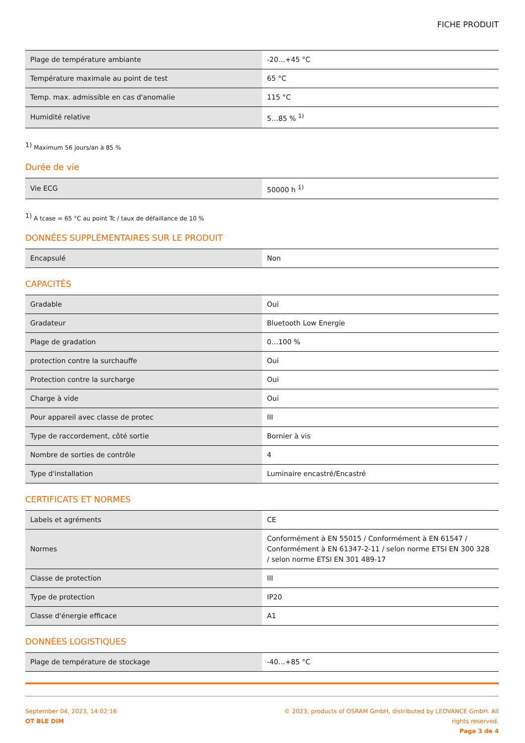FICHE PRODUIT
| Plage de température ambiante | -20…+45 °C |
| Température maximale au point de test | 65 °C |
| Temp. max. admissible en cas d'anomalie | 115 °C |
| Humidité relative | 5…85 % <sup>1)</sup> |
<sup>1)</sup> Maximum 56 jours/an à 85 %
Durée de vie
| Vie ECG | 50000 h <sup>1)</sup> |
<sup>1)</sup> A tcase = 65 °C au point Tc / taux de défaillance de 10 %
DONNÉES SUPPLÉMENTAIRES SUR LE PRODUIT
| Encapsulé | Non |
CAPACITÉS
| Gradable | Oui |
| Gradateur | Bluetooth Low Energie |
| Plage de gradation | 0…100 % |
| protection contre la surchauffe | Oui |
| Protection contre la surcharge | Oui |
| Charge à vide | Oui |
| Pour appareil avec classe de protec | III |
| Type de raccordement, côté sortie | Bornier à vis |
| Nombre de sorties de contrôle | 4 |
| Type d'installation | Luminaire encastré/Encastré |
CERTIFICATS ET NORMES
| Labels et agréments | CE |
| Normes | Conformément à EN 55015 / Conformément à EN 61547 / Conformément à EN 61347-2-11 / selon norme ETSI EN 300 328 / selon norme ETSI EN 301 489-17 |
| Classe de protection | III |
| Type de protection | IP20 |
| Classe d'énergie efficace | A1 |
DONNÉES LOGISTIQUES
| Plage de température de stockage | -40…+85 °C |
September 04, 2023, 14:02:16
OT BLE DIM
© 2023, products of OSRAM GmbH, distributed by LEDVANCE GmbH. All rights reserved.
Page 3 de 4